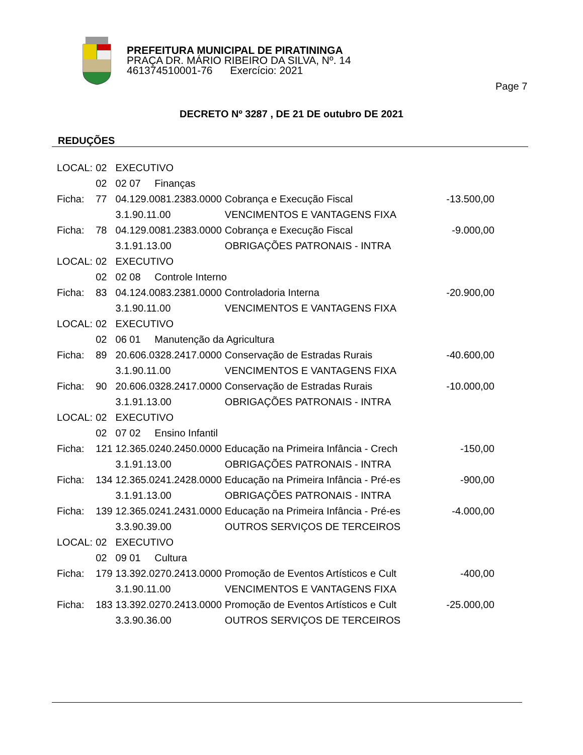PREFEITURA MUNICIPAL DE PIRATININGA
PRAÇA DR. MÁRIO RIBEIRO DA SILVA, Nº. 14
461374510001-76 Exercício: 2021
Page 7
DECRETO Nº 3287 , DE 21 DE outubro DE 2021
REDUÇÕES
| LOCAL: | 02 | EXECUTIVO | | |
| | 02 | 02 07 Finanças | | |
| Ficha: | 77 | 04.129.0081.2383.0000 | Cobrança e Execução Fiscal | -13.500,00 |
| | | 3.1.90.11.00 | VENCIMENTOS E VANTAGENS FIXA | |
| Ficha: | 78 | 04.129.0081.2383.0000 | Cobrança e Execução Fiscal | -9.000,00 |
| | | 3.1.91.13.00 | OBRIGAÇÕES PATRONAIS - INTRA | |
| LOCAL: | 02 | EXECUTIVO | | |
| | 02 | 02 08 Controle Interno | | |
| Ficha: | 83 | 04.124.0083.2381.0000 | Controladoria Interna | -20.900,00 |
| | | 3.1.90.11.00 | VENCIMENTOS E VANTAGENS FIXA | |
| LOCAL: | 02 | EXECUTIVO | | |
| | 02 | 06 01 Manutenção da Agricultura | | |
| Ficha: | 89 | 20.606.0328.2417.0000 | Conservação de Estradas Rurais | -40.600,00 |
| | | 3.1.90.11.00 | VENCIMENTOS E VANTAGENS FIXA | |
| Ficha: | 90 | 20.606.0328.2417.0000 | Conservação de Estradas Rurais | -10.000,00 |
| | | 3.1.91.13.00 | OBRIGAÇÕES PATRONAIS - INTRA | |
| LOCAL: | 02 | EXECUTIVO | | |
| | 02 | 07 02 Ensino Infantil | | |
| Ficha: | 121 | 12.365.0240.2450.0000 | Educação na Primeira Infância - Crech | -150,00 |
| | | 3.1.91.13.00 | OBRIGAÇÕES PATRONAIS - INTRA | |
| Ficha: | 134 | 12.365.0241.2428.0000 | Educação na Primeira Infância - Pré-es | -900,00 |
| | | 3.1.91.13.00 | OBRIGAÇÕES PATRONAIS - INTRA | |
| Ficha: | 139 | 12.365.0241.2431.0000 | Educação na Primeira Infância - Pré-es | -4.000,00 |
| | | 3.3.90.39.00 | OUTROS SERVIÇOS DE TERCEIROS | |
| LOCAL: | 02 | EXECUTIVO | | |
| | 02 | 09 01 Cultura | | |
| Ficha: | 179 | 13.392.0270.2413.0000 | Promoção de Eventos Artísticos e Cult | -400,00 |
| | | 3.1.90.11.00 | VENCIMENTOS E VANTAGENS FIXA | |
| Ficha: | 183 | 13.392.0270.2413.0000 | Promoção de Eventos Artísticos e Cult | -25.000,00 |
| | | 3.3.90.36.00 | OUTROS SERVIÇOS DE TERCEIROS | |